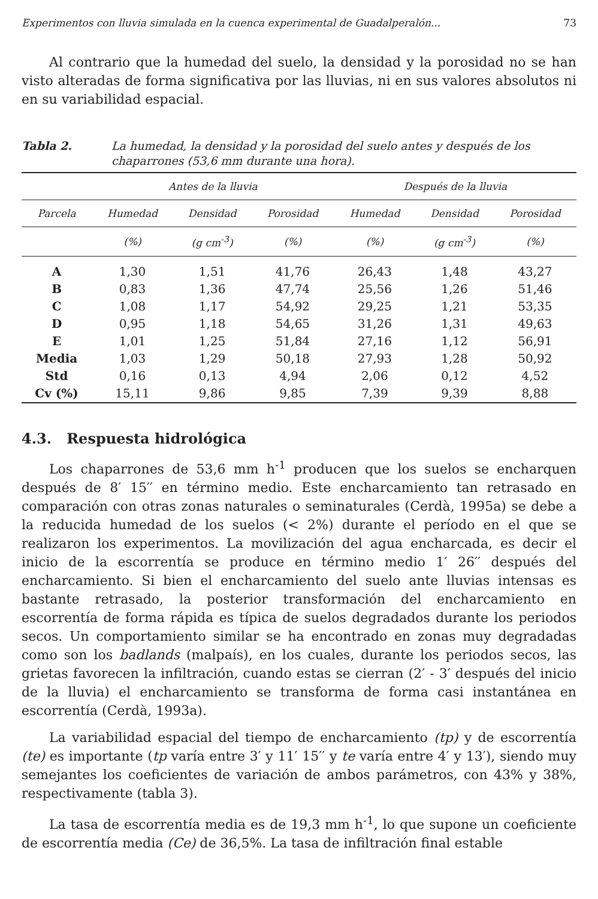Experimentos con lluvia simulada en la cuenca experimental de Guadalperalón... 73
Al contrario que la humedad del suelo, la densidad y la porosidad no se han visto alteradas de forma significativa por las lluvias, ni en sus valores absolutos ni en su variabilidad espacial.
Tabla 2. La humedad, la densidad y la porosidad del suelo antes y después de los chaparrones (53,6 mm durante una hora).
| | Antes de la lluvia | | | Después de la lluvia | | |
| --- | --- | --- | --- | --- | --- | --- |
| Parcela | Humedad | Densidad | Porosidad | Humedad | Densidad | Porosidad |
| | (%) | (g cm<sup>-3</sup>) | (%) | (%) | (g cm<sup>-3</sup>) | (%) |
| A | 1,30 | 1,51 | 41,76 | 26,43 | 1,48 | 43,27 |
| B | 0,83 | 1,36 | 47,74 | 25,56 | 1,26 | 51,46 |
| C | 1,08 | 1,17 | 54,92 | 29,25 | 1,21 | 53,35 |
| D | 0,95 | 1,18 | 54,65 | 31,26 | 1,31 | 49,63 |
| E | 1,01 | 1,25 | 51,84 | 27,16 | 1,12 | 56,91 |
| Media | 1,03 | 1,29 | 50,18 | 27,93 | 1,28 | 50,92 |
| Std | 0,16 | 0,13 | 4,94 | 2,06 | 0,12 | 4,52 |
| Cv (%) | 15,11 | 9,86 | 9,85 | 7,39 | 9,39 | 8,88 |
4.3. Respuesta hidrológica
Los chaparrones de 53,6 mm h<sup>-1</sup> producen que los suelos se encharquen después de 8′ 15′′ en término medio. Este encharcamiento tan retrasado en comparación con otras zonas naturales o seminaturales (Cerdà, 1995a) se debe a la reducida humedad de los suelos (< 2%) durante el período en el que se realizaron los experimentos. La movilización del agua encharcada, es decir el inicio de la escorrentía se produce en término medio 1′ 26′′ después del encharcamiento. Si bien el encharcamiento del suelo ante lluvias intensas es bastante retrasado, la posterior transformación del encharcamiento en escorrentía de forma rápida es típica de suelos degradados durante los periodos secos. Un comportamiento similar se ha encontrado en zonas muy degradadas como son los badlands (malpaís), en los cuales, durante los periodos secos, las grietas favorecen la infiltración, cuando estas se cierran (2′ - 3′ después del inicio de la lluvia) el encharcamiento se transforma de forma casi instantánea en escorrentía (Cerdà, 1993a).
La variabilidad espacial del tiempo de encharcamiento (tp) y de escorrentía (te) es importante (tp varía entre 3′ y 11′ 15′′ y te varía entre 4′ y 13′), siendo muy semejantes los coeficientes de variación de ambos parámetros, con 43% y 38%, respectivamente (tabla 3).
La tasa de escorrentía media es de 19,3 mm h<sup>-1</sup>, lo que supone un coeficiente de escorrentía media (Ce) de 36,5%. La tasa de infiltración final estable